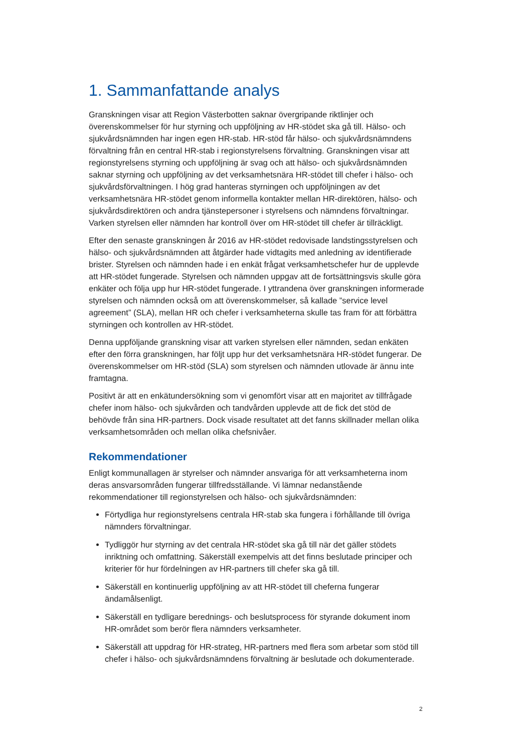1. Sammanfattande analys
Granskningen visar att Region Västerbotten saknar övergripande riktlinjer och överenskommelser för hur styrning och uppföljning av HR-stödet ska gå till. Hälso- och sjukvårdsnämnden har ingen egen HR-stab. HR-stöd får hälso- och sjukvårdsnämndens förvaltning från en central HR-stab i regionstyrelsens förvaltning. Granskningen visar att regionstyrelsens styrning och uppföljning är svag och att hälso- och sjukvårdsnämnden saknar styrning och uppföljning av det verksamhetsnära HR-stödet till chefer i hälso- och sjukvårdsförvaltningen. I hög grad hanteras styrningen och uppföljningen av det verksamhetsnära HR-stödet genom informella kontakter mellan HR-direktören, hälso- och sjukvårdsdirektören och andra tjänstepersoner i styrelsens och nämndens förvaltningar. Varken styrelsen eller nämnden har kontroll över om HR-stödet till chefer är tillräckligt.
Efter den senaste granskningen år 2016 av HR-stödet redovisade landstingsstyrelsen och hälso- och sjukvårdsnämnden att åtgärder hade vidtagits med anledning av identifierade brister. Styrelsen och nämnden hade i en enkät frågat verksamhetschefer hur de upplevde att HR-stödet fungerade. Styrelsen och nämnden uppgav att de fortsättningsvis skulle göra enkäter och följa upp hur HR-stödet fungerade. I yttrandena över granskningen informerade styrelsen och nämnden också om att överenskommelser, så kallade ”service level agreement” (SLA), mellan HR och chefer i verksamheterna skulle tas fram för att förbättra styrningen och kontrollen av HR-stödet.
Denna uppföljande granskning visar att varken styrelsen eller nämnden, sedan enkäten efter den förra granskningen, har följt upp hur det verksamhetsnära HR-stödet fungerar. De överenskommelser om HR-stöd (SLA) som styrelsen och nämnden utlovade är ännu inte framtagna.
Positivt är att en enkätundersökning som vi genomfört visar att en majoritet av tillfrågade chefer inom hälso- och sjukvården och tandvården upplevde att de fick det stöd de behövde från sina HR-partners. Dock visade resultatet att det fanns skillnader mellan olika verksamhetsområden och mellan olika chefsnivåer.
Rekommendationer
Enligt kommunallagen är styrelser och nämnder ansvariga för att verksamheterna inom deras ansvarsområden fungerar tillfredsställande. Vi lämnar nedanstående rekommendationer till regionstyrelsen och hälso- och sjukvårdsnämnden:
Förtydliga hur regionstyrelsens centrala HR-stab ska fungera i förhållande till övriga nämnders förvaltningar.
Tydliggör hur styrning av det centrala HR-stödet ska gå till när det gäller stödets inriktning och omfattning. Säkerställ exempelvis att det finns beslutade principer och kriterier för hur fördelningen av HR-partners till chefer ska gå till.
Säkerställ en kontinuerlig uppföljning av att HR-stödet till cheferna fungerar ändamålsenligt.
Säkerställ en tydligare berednings- och beslutsprocess för styrande dokument inom HR-området som berör flera nämnders verksamheter.
Säkerställ att uppdrag för HR-strateg, HR-partners med flera som arbetar som stöd till chefer i hälso- och sjukvårdsnämndens förvaltning är beslutade och dokumenterade.
2